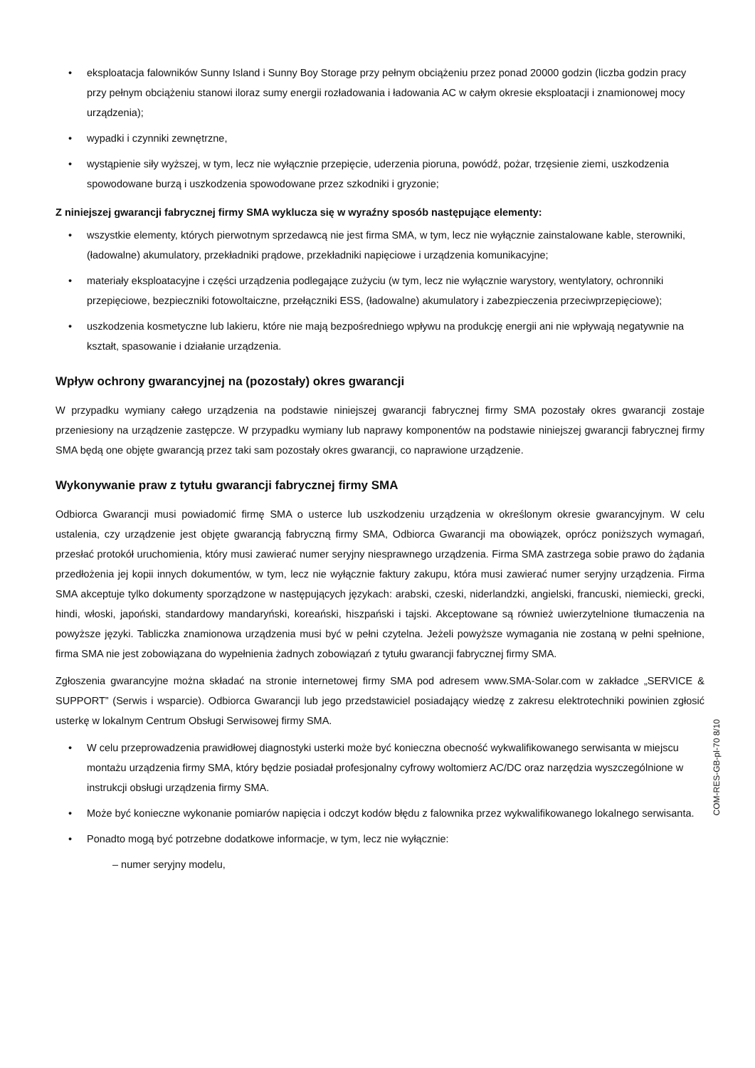• eksploatacja falowników Sunny Island i Sunny Boy Storage przy pełnym obciążeniu przez ponad 20000 godzin (liczba godzin pracy przy pełnym obciążeniu stanowi iloraz sumy energii rozładowania i ładowania AC w całym okresie eksploatacji i znamionowej mocy urządzenia);
• wypadki i czynniki zewnętrzne,
• wystąpienie siły wyższej, w tym, lecz nie wyłącznie przepięcie, uderzenia pioruna, powódź, pożar, trzęsienie ziemi, uszkodzenia spowodowane burzą i uszkodzenia spowodowane przez szkodniki i gryzonie;
Z niniejszej gwarancji fabrycznej firmy SMA wyklucza się w wyraźny sposób następujące elementy:
• wszystkie elementy, których pierwotnym sprzedawcą nie jest firma SMA, w tym, lecz nie wyłącznie zainstalowane kable, sterowniki, (ładowalne) akumulatory, przekładniki prądowe, przekładniki napięciowe i urządzenia komunikacyjne;
• materiały eksploatacyjne i części urządzenia podlegające zużyciu (w tym, lecz nie wyłącznie warystory, wentylatory, ochronniki przepięciowe, bezpieczniki fotowoltaiczne, przełączniki ESS, (ładowalne) akumulatory i zabezpieczenia przeciwprzepięciowe);
• uszkodzenia kosmetyczne lub lakieru, które nie mają bezpośredniego wpływu na produkcję energii ani nie wpływają negatywnie na kształt, spasowanie i działanie urządzenia.
Wpływ ochrony gwarancyjnej na (pozostały) okres gwarancji
W przypadku wymiany całego urządzenia na podstawie niniejszej gwarancji fabrycznej firmy SMA pozostały okres gwarancji zostaje przeniesiony na urządzenie zastępcze. W przypadku wymiany lub naprawy komponentów na podstawie niniejszej gwarancji fabrycznej firmy SMA będą one objęte gwarancją przez taki sam pozostały okres gwarancji, co naprawione urządzenie.
Wykonywanie praw z tytułu gwarancji fabrycznej firmy SMA
Odbiorca Gwarancji musi powiadomić firmę SMA o usterce lub uszkodzeniu urządzenia w określonym okresie gwarancyjnym. W celu ustalenia, czy urządzenie jest objęte gwarancją fabryczną firmy SMA, Odbiorca Gwarancji ma obowiązek, oprócz poniższych wymagań, przesłać protokół uruchomienia, który musi zawierać numer seryjny niesprawnego urządzenia. Firma SMA zastrzega sobie prawo do żądania przedłożenia jej kopii innych dokumentów, w tym, lecz nie wyłącznie faktury zakupu, która musi zawierać numer seryjny urządzenia. Firma SMA akceptuje tylko dokumenty sporządzone w następujących językach: arabski, czeski, niderlandzki, angielski, francuski, niemiecki, grecki, hindi, włoski, japoński, standardowy mandaryński, koreański, hiszpański i tajski. Akceptowane są również uwierzytelnione tłumaczenia na powyższe języki. Tabliczka znamionowa urządzenia musi być w pełni czytelna. Jeżeli powyższe wymagania nie zostaną w pełni spełnione, firma SMA nie jest zobowiązana do wypełnienia żadnych zobowiązań z tytułu gwarancji fabrycznej firmy SMA.
Zgłoszenia gwarancyjne można składać na stronie internetowej firmy SMA pod adresem www.SMA-Solar.com w zakładce „SERVICE & SUPPORT” (Serwis i wsparcie). Odbiorca Gwarancji lub jego przedstawiciel posiadający wiedzę z zakresu elektrotechniki powinien zgłosić usterkę w lokalnym Centrum Obsługi Serwisowej firmy SMA.
• W celu przeprowadzenia prawidłowej diagnostyki usterki może być konieczna obecność wykwalifikowanego serwisanta w miejscu montażu urządzenia firmy SMA, który będzie posiadał profesjonalny cyfrowy woltomierz AC/DC oraz narzędzia wyszczególnione w instrukcji obsługi urządzenia firmy SMA.
• Może być konieczne wykonanie pomiarów napięcia i odczyt kodów błędu z falownika przez wykwalifikowanego lokalnego serwisanta.
• Ponadto mogą być potrzebne dodatkowe informacje, w tym, lecz nie wyłącznie:
– numer seryjny modelu,
COM-RES-GB-pl-70 8/10